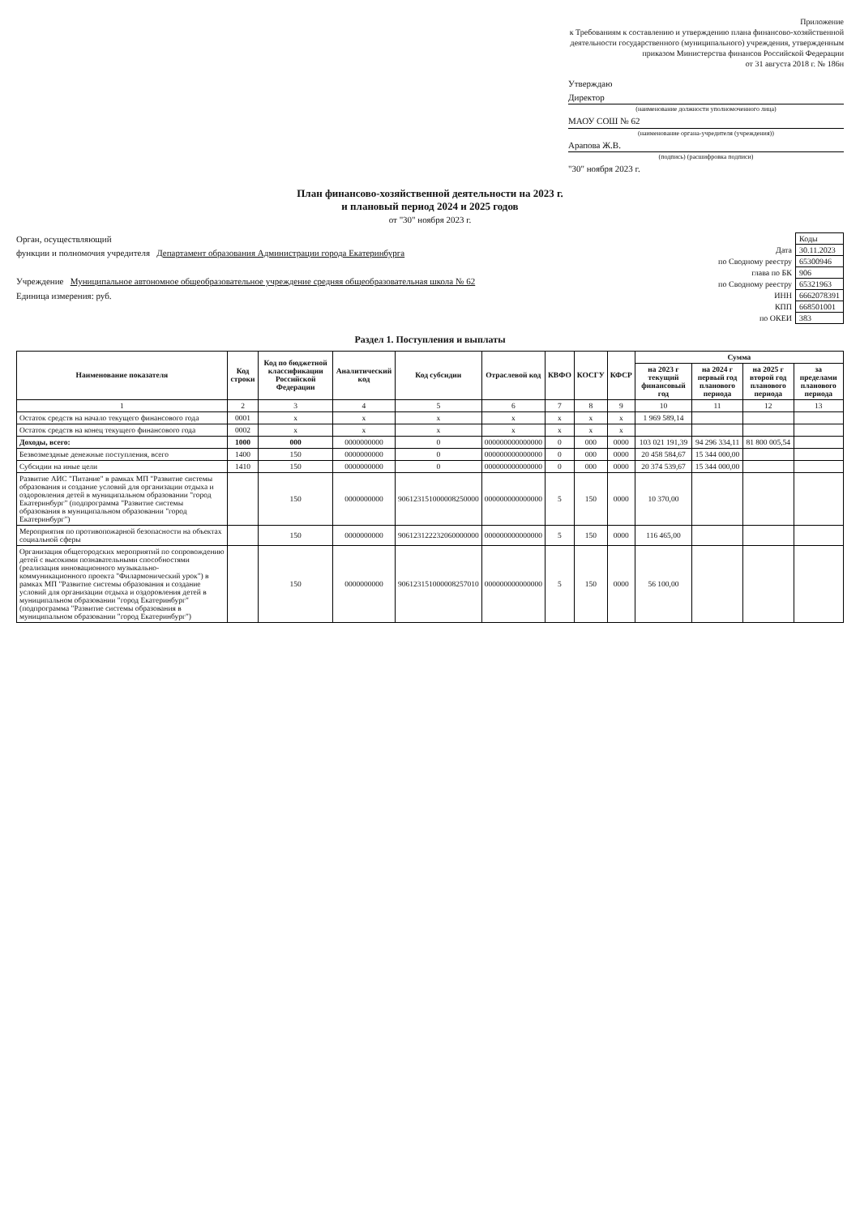Приложение
к Требованиям к составлению и утверждению плана финансово-хозяйственной
деятельности государственного (муниципального) учреждения, утвержденным
приказом Министерства финансов Российской Федерации
от 31 августа 2018 г. № 186н
Утверждаю
Директор
(наименование должности уполномоченного лица)
МАОУ СОШ № 62
(наименование органа-учредителя (учреждения))
Арапова Ж.В.
(подпись) (расшифровка подписи)
"30" ноября 2023 г.
План финансово-хозяйственной деятельности на 2023 г.
и плановый период 2024 и 2025 годов
от "30" ноября 2023 г.
Орган, осуществляющий
функции и полномочия учредителя Департамент образования Администрации города Екатеринбурга
Учреждение Муниципальное автономное общеобразовательное учреждение средняя общеобразовательная школа № 62
Единица измерения: руб.
| | Коды |
| Дата | 30.11.2023 |
| по Сводному реестру | 65300946 |
| глава по БК | 906 |
| по Сводному реестру | 65321963 |
| ИНН | 6662078391 |
| КПП | 668501001 |
| по ОКЕИ | 383 |
Раздел 1. Поступления и выплаты
| Наименование показателя | Код строки | Код по бюджетной классификации Российской Федерации | Аналитический код | Код субсидии | Отраслевой код | КВФО | КОСГУ | КФСР | Сумма | | | |
| --- | --- | --- | --- | --- | --- | --- | --- | --- | --- | --- | --- | --- |
| | | | | | | | | | на 2023 г текущий финансовый год | на 2024 г первый год планового периода | на 2025 г второй год планового периода | за пределами планового периода |
| 1 | 2 | 3 | 4 | 5 | 6 | 7 | 8 | 9 | 10 | 11 | 12 | 13 |
| Остаток средств на начало текущего финансового года | 0001 | x | x | x | x | x | x | x | 1 969 589,14 | | | |
| Остаток средств на конец текущего финансового года | 0002 | x | x | x | x | x | x | x | | | | |
| Доходы, всего: | 1000 | 000 | 0000000000 | 0 | 000000000000000 | 0 | 000 | 0000 | 103 021 191,39 | 94 296 334,11 | 81 800 005,54 | |
| Безвозмездные денежные поступления, всего | 1400 | 150 | 0000000000 | 0 | 000000000000000 | 0 | 000 | 0000 | 20 458 584,67 | 15 344 000,00 | | |
| Субсидии на иные цели | 1410 | 150 | 0000000000 | 0 | 000000000000000 | 0 | 000 | 0000 | 20 374 539,67 | 15 344 000,00 | | |
| Развитие АИС "Питание" в рамках МП "Развитие системы образования и создание условий для организации отдыха и оздоровления детей в муниципальном образовании "город Екатеринбург" (подпрограмма "Развитие системы образования в муниципальном образовании "город Екатеринбург") | | 150 | 0000000000 | 906123151000008250000 | 000000000000000 | 5 | 150 | 0000 | 10 370,00 | | | |
| Мероприятия по противопожарной безопасности на объектах социальной сферы | | 150 | 0000000000 | 906123122232060000000 | 000000000000000 | 5 | 150 | 0000 | 116 465,00 | | | |
| Организация общегородских мероприятий по сопровождению детей с высокими познавательными способностями (реализация инновационного музыкально-коммуникационного проекта "Филармонический урок") в рамках МП "Развитие системы образования и создание условий для организации отдыха и оздоровления детей в муниципальном образовании "город Екатеринбург" (подпрограмма "Развитие системы образования в муниципальном образовании "город Екатеринбург") | | 150 | 0000000000 | 906123151000008257010 | 000000000000000 | 5 | 150 | 0000 | 56 100,00 | | | |